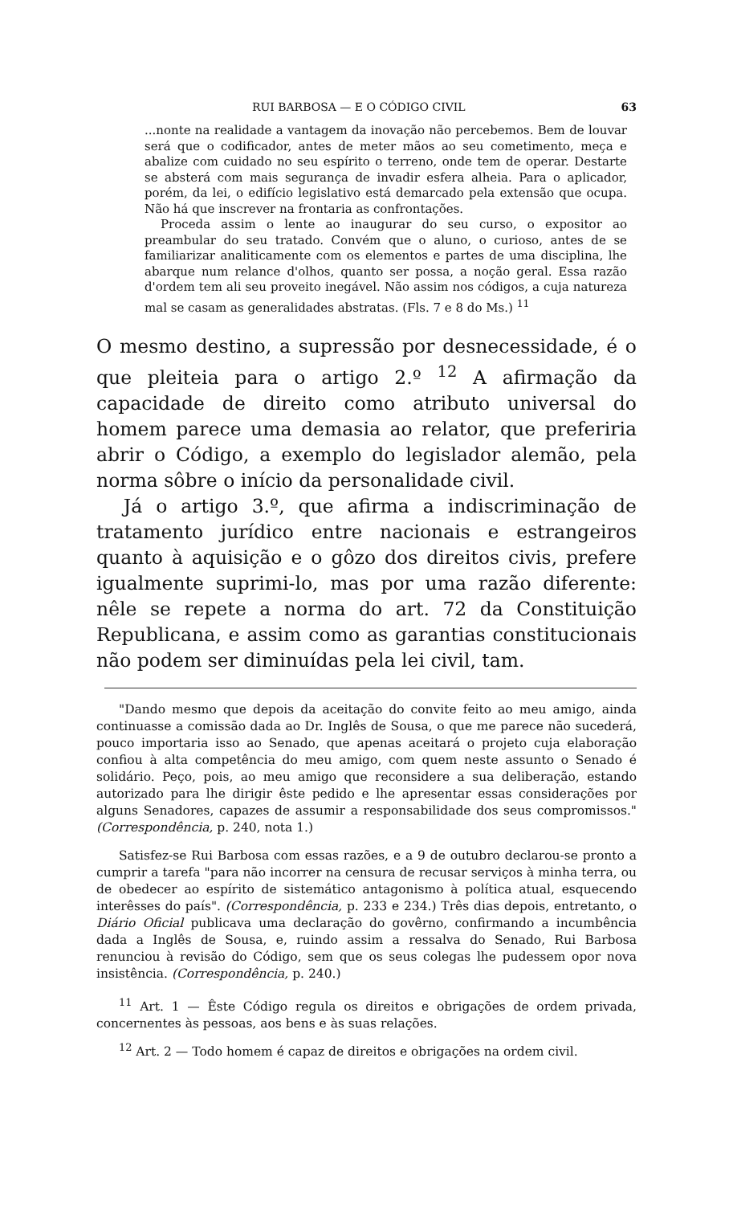RUI BARBOSA — E O CÓDIGO CIVIL 63
...nonte na realidade a vantagem da inovação não percebemos. Bem de louvar será que o codificador, antes de meter mãos ao seu cometimento, meça e abalize com cuidado no seu espírito o terreno, onde tem de operar. Destarte se absterá com mais segurança de invadir esfera alheia. Para o aplicador, porém, da lei, o edifício legislativo está demarcado pela extensão que ocupa. Não há que inscrever na frontaria as confrontações.
Proceda assim o lente ao inaugurar do seu curso, o expositor ao preambular do seu tratado. Convém que o aluno, o curioso, antes de se familiarizar analiticamente com os elementos e partes de uma disciplina, lhe abarque num relance d'olhos, quanto ser possa, a noção geral. Essa razão d'ordem tem ali seu proveito inegável. Não assim nos códigos, a cuja natureza mal se casam as generalidades abstratas. (Fls. 7 e 8 do Ms.) <sup>11</sup>
O mesmo destino, a supressão por desnecessidade, é o que pleiteia para o artigo 2.º <sup>12</sup> A afirmação da capacidade de direito como atributo universal do homem parece uma demasia ao relator, que preferiria abrir o Código, a exemplo do legislador alemão, pela norma sôbre o início da personalidade civil.
Já o artigo 3.º, que afirma a indiscriminação de tratamento jurídico entre nacionais e estrangeiros quanto à aquisição e o gôzo dos direitos civis, prefere igualmente suprimi-lo, mas por uma razão diferente: nêle se repete a norma do art. 72 da Constituição Republicana, e assim como as garantias constitucionais não podem ser diminuídas pela lei civil, tam.
"Dando mesmo que depois da aceitação do convite feito ao meu amigo, ainda continuasse a comissão dada ao Dr. Inglês de Sousa, o que me parece não sucederá, pouco importaria isso ao Senado, que apenas aceitará o projeto cuja elaboração confiou à alta competência do meu amigo, com quem neste assunto o Senado é solidário. Peço, pois, ao meu amigo que reconsidere a sua deliberação, estando autorizado para lhe dirigir êste pedido e lhe apresentar essas considerações por alguns Senadores, capazes de assumir a responsabilidade dos seus compromissos." (Correspondência, p. 240, nota 1.)
Satisfez-se Rui Barbosa com essas razões, e a 9 de outubro declarou-se pronto a cumprir a tarefa "para não incorrer na censura de recusar serviços à minha terra, ou de obedecer ao espírito de sistemático antagonismo à política atual, esquecendo interêsses do país". (Correspondência, p. 233 e 234.) Três dias depois, entretanto, o Diário Oficial publicava uma declaração do govêrno, confirmando a incumbência dada a Inglês de Sousa, e, ruindo assim a ressalva do Senado, Rui Barbosa renunciou à revisão do Código, sem que os seus colegas lhe pudessem opor nova insistência. (Correspondência, p. 240.)
<sup>11</sup> Art. 1 — Êste Código regula os direitos e obrigações de ordem privada, concernentes às pessoas, aos bens e às suas relações.
<sup>12</sup> Art. 2 — Todo homem é capaz de direitos e obrigações na ordem civil.